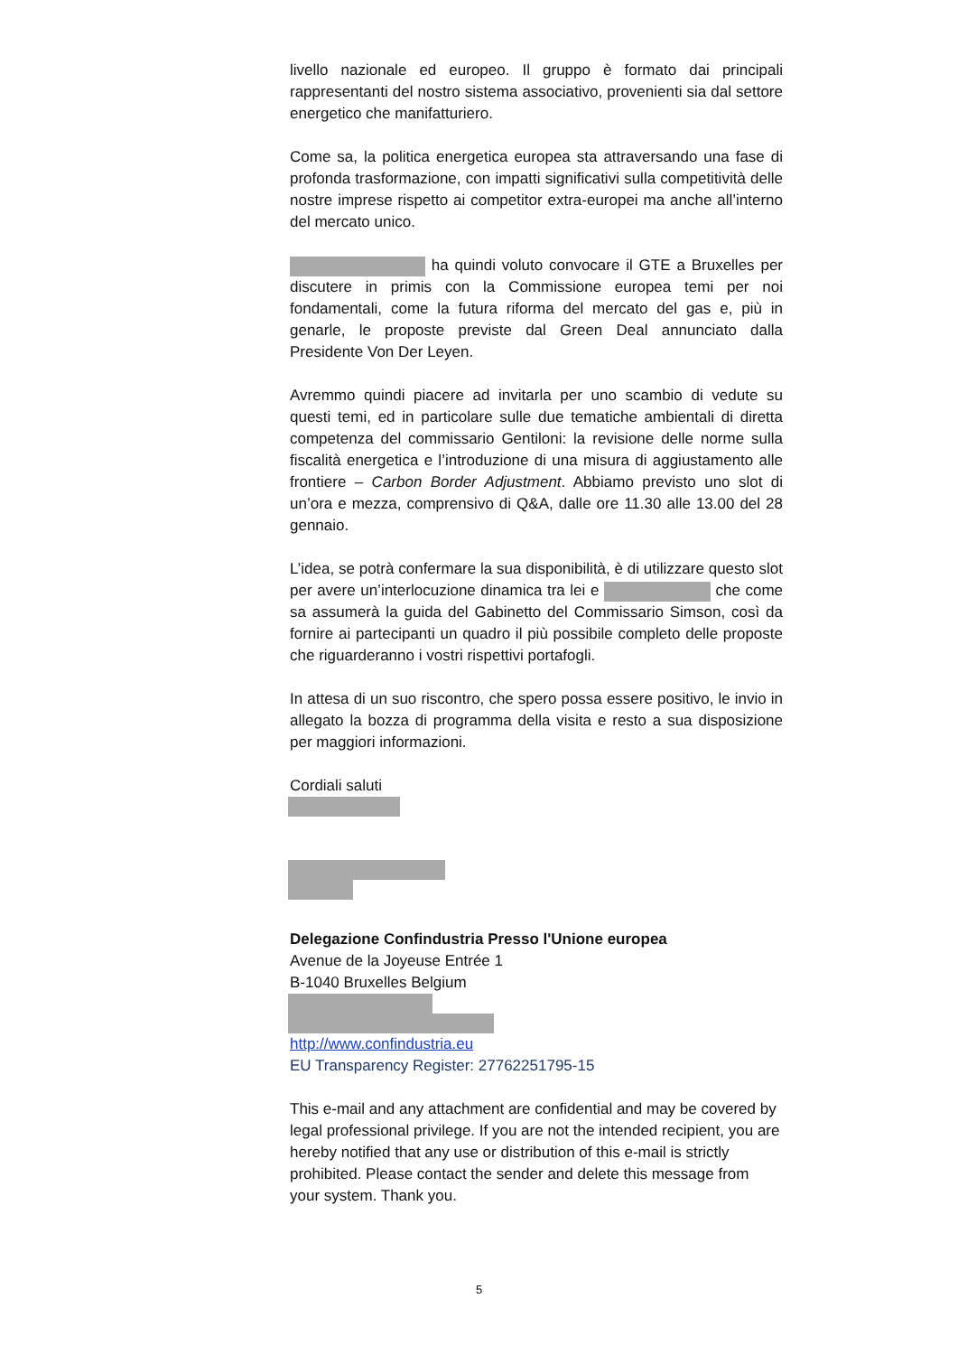livello nazionale ed europeo. Il gruppo è formato dai principali rappresentanti del nostro sistema associativo, provenienti sia dal settore energetico che manifatturiero.
Come sa, la politica energetica europea sta attraversando una fase di profonda trasformazione, con impatti significativi sulla competitività delle nostre imprese rispetto ai competitor extra-europei ma anche all’interno del mercato unico.
ha quindi voluto convocare il GTE a Bruxelles per discutere in primis con la Commissione europea temi per noi fondamentali, come la futura riforma del mercato del gas e, più in genarle, le proposte previste dal Green Deal annunciato dalla Presidente Von Der Leyen.
Avremmo quindi piacere ad invitarla per uno scambio di vedute su questi temi, ed in particolare sulle due tematiche ambientali di diretta competenza del commissario Gentiloni: la revisione delle norme sulla fiscalità energetica e l’introduzione di una misura di aggiustamento alle frontiere – Carbon Border Adjustment. Abbiamo previsto uno slot di un’ora e mezza, comprensivo di Q&A, dalle ore 11.30 alle 13.00 del 28 gennaio.
L’idea, se potrà confermare la sua disponibilità, è di utilizzare questo slot per avere un’interlocuzione dinamica tra lei e che come sa assumerà la guida del Gabinetto del Commissario Simson, così da fornire ai partecipanti un quadro il più possibile completo delle proposte che riguarderanno i vostri rispettivi portafogli.
In attesa di un suo riscontro, che spero possa essere positivo, le invio in allegato la bozza di programma della visita e resto a sua disposizione per maggiori informazioni.
Cordiali saluti
Delegazione Confindustria Presso l'Unione europea
Avenue de la Joyeuse Entrée 1
B-1040 Bruxelles Belgium
http://www.confindustria.eu
EU Transparency Register: 27762251795-15
This e-mail and any attachment are confidential and may be covered by legal professional privilege. If you are not the intended recipient, you are hereby notified that any use or distribution of this e-mail is strictly prohibited. Please contact the sender and delete this message from your system. Thank you.
5